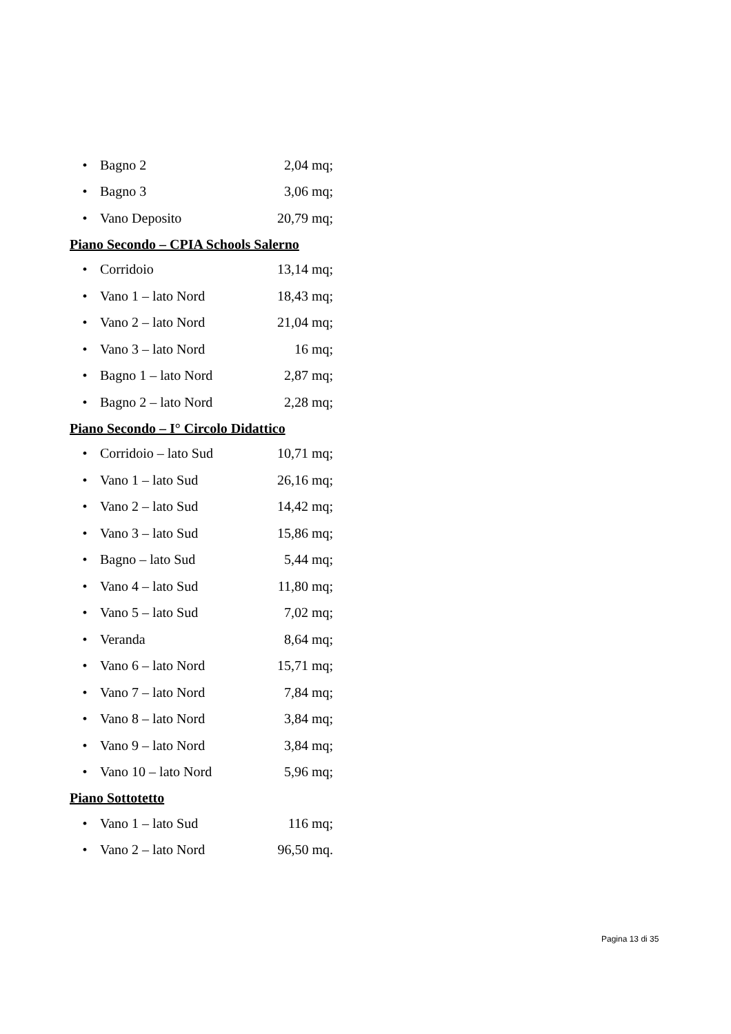• Bagno 2 2,04 mq;
• Bagno 3 3,06 mq;
• Vano Deposito 20,79 mq;
Piano Secondo – CPIA Schools Salerno
• Corridoio 13,14 mq;
• Vano 1 – lato Nord 18,43 mq;
• Vano 2 – lato Nord 21,04 mq;
• Vano 3 – lato Nord 16 mq;
• Bagno 1 – lato Nord 2,87 mq;
• Bagno 2 – lato Nord 2,28 mq;
Piano Secondo – I° Circolo Didattico
• Corridoio – lato Sud 10,71 mq;
• Vano 1 – lato Sud 26,16 mq;
• Vano 2 – lato Sud 14,42 mq;
• Vano 3 – lato Sud 15,86 mq;
• Bagno – lato Sud 5,44 mq;
• Vano 4 – lato Sud 11,80 mq;
• Vano 5 – lato Sud 7,02 mq;
• Veranda 8,64 mq;
• Vano 6 – lato Nord 15,71 mq;
• Vano 7 – lato Nord 7,84 mq;
• Vano 8 – lato Nord 3,84 mq;
• Vano 9 – lato Nord 3,84 mq;
• Vano 10 – lato Nord 5,96 mq;
Piano Sottotetto
• Vano 1 – lato Sud 116 mq;
• Vano 2 – lato Nord 96,50 mq.
Pagina 13 di 35